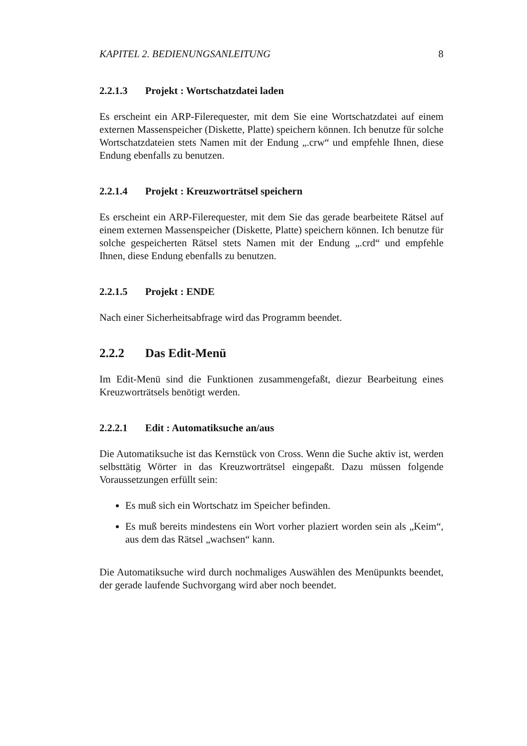KAPITEL 2. BEDIENUNGSANLEITUNG 8
2.2.1.3 Projekt : Wortschatzdatei laden
Es erscheint ein ARP-Filerequester, mit dem Sie eine Wortschatzdatei auf einem externen Massenspeicher (Diskette, Platte) speichern können. Ich benutze für solche Wortschatzdateien stets Namen mit der Endung „.crw“ und empfehle Ihnen, diese Endung ebenfalls zu benutzen.
2.2.1.4 Projekt : Kreuzworträtsel speichern
Es erscheint ein ARP-Filerequester, mit dem Sie das gerade bearbeitete Rätsel auf einem externen Massenspeicher (Diskette, Platte) speichern können. Ich benutze für solche gespeicherten Rätsel stets Namen mit der Endung „.crd“ und empfehle Ihnen, diese Endung ebenfalls zu benutzen.
2.2.1.5 Projekt : ENDE
Nach einer Sicherheitsabfrage wird das Programm beendet.
2.2.2 Das Edit-Menü
Im Edit-Menü sind die Funktionen zusammengefaßt, diezur Bearbeitung eines Kreuzworträtsels benötigt werden.
2.2.2.1 Edit : Automatiksuche an/aus
Die Automatiksuche ist das Kernstück von Cross. Wenn die Suche aktiv ist, werden selbsttätig Wörter in das Kreuzworträtsel eingepaßt. Dazu müssen folgende Voraussetzungen erfüllt sein:
Es muß sich ein Wortschatz im Speicher befinden.
Es muß bereits mindestens ein Wort vorher plaziert worden sein als „Keim“, aus dem das Rätsel „wachsen“ kann.
Die Automatiksuche wird durch nochmaliges Auswählen des Menüpunkts beendet, der gerade laufende Suchvorgang wird aber noch beendet.